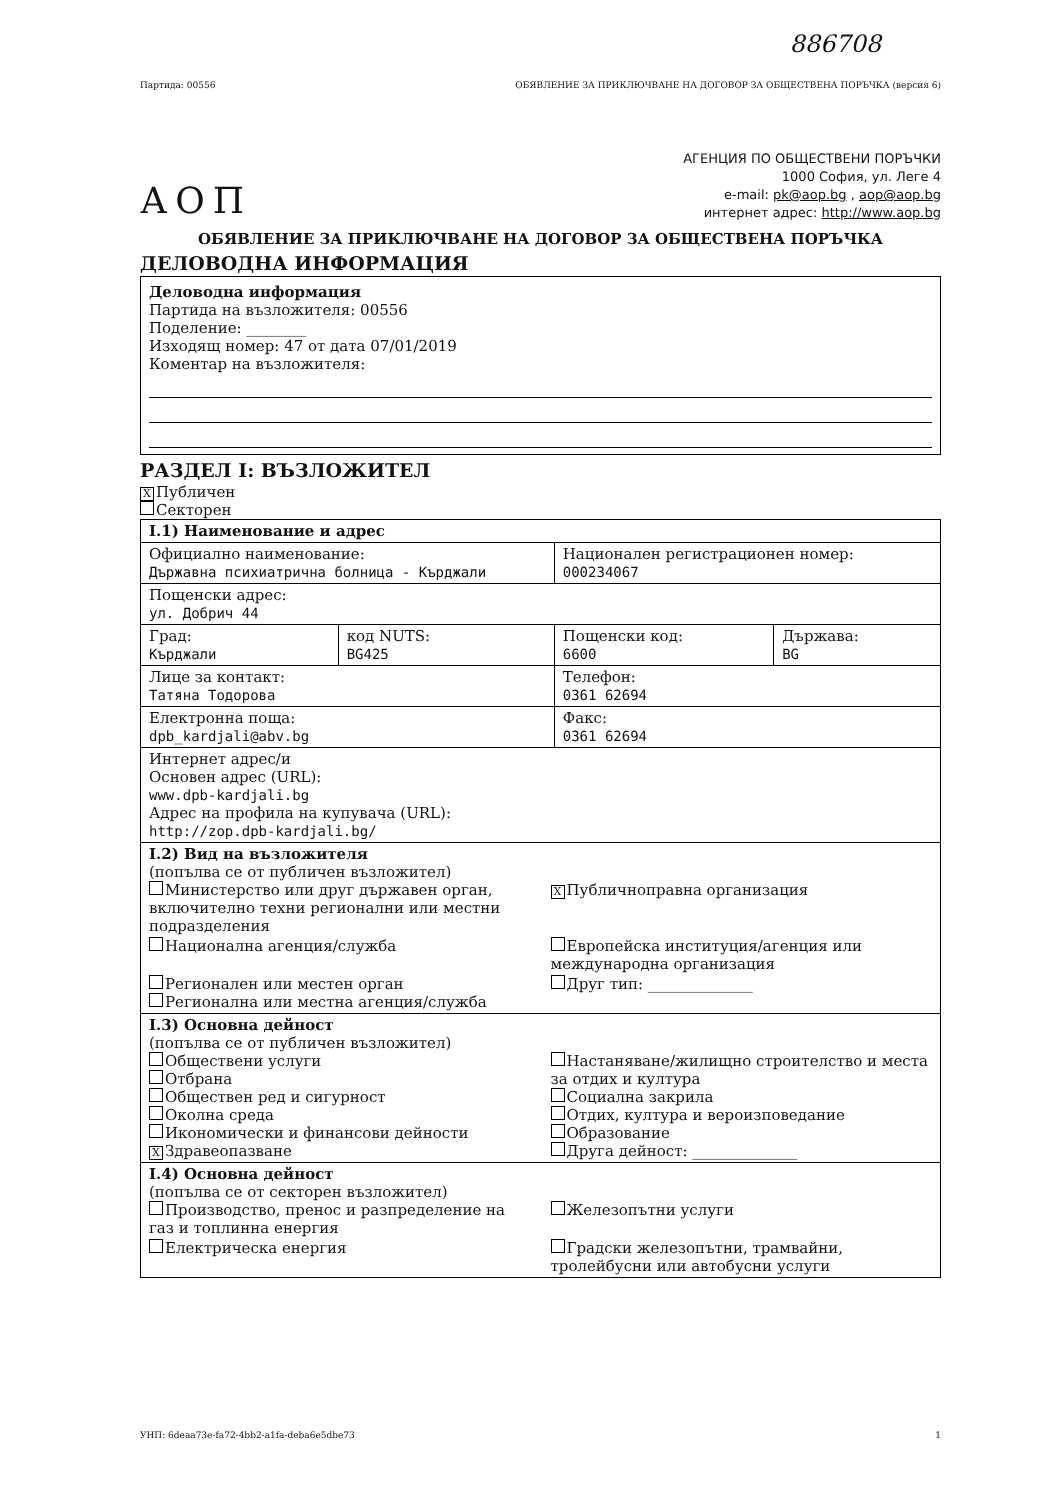886708
Партида: 00556 ОБЯВЛЕНИЕ ЗА ПРИКЛЮЧВАНЕ НА ДОГОВОР ЗА ОБЩЕСТВЕНА ПОРЪЧКА (версия 6)
АОП
АГЕНЦИЯ ПО ОБЩЕСТВЕНИ ПОРЪЧКИ
1000 София, ул. Леге 4
e-mail: pk@aop.bg , aop@aop.bg
интернет адрес: http://www.aop.bg
ОБЯВЛЕНИЕ ЗА ПРИКЛЮЧВАНЕ НА ДОГОВОР ЗА ОБЩЕСТВЕНА ПОРЪЧКА
ДЕЛОВОДНА ИНФОРМАЦИЯ
Деловодна информация
Партида на възложителя: 00556
Поделение: ________
Изходящ номер: 47 от дата 07/01/2019
Коментар на възложителя:
РАЗДЕЛ I: ВЪЗЛОЖИТЕЛ
X Публичен
Секторен
| I.1) Наименование и адрес | | | |
| Официално наименование: Държавна психиатрична болница - Кърджали | | Национален регистрационен номер: 000234067 | |
| Пощенски адрес: ул. Добрич 44 | | | |
| Град: Кърджали | код NUTS: BG425 | Пощенски код: 6600 | Държава: BG |
| Лице за контакт: Татяна Тодорова | | Телефон: 0361 62694 | |
| Електронна поща: dpb_kardjali@abv.bg | | Факс: 0361 62694 | |
| Интернет адрес/и Основен адрес (URL): www.dpb-kardjali.bg Адрес на профила на купувача (URL): http://zop.dpb-kardjali.bg/ | | | |
| I.2) Вид на възложителя (попълва се от публичен възложител) Министерство или друг държавен орган, включително техни регионални или местни подразделения X Публичноправна организация Национална агенция/служба Европейска институция/агенция или международна организация Регионален или местен орган Регионална или местна агенция/служба Друг тип: ______________ | | | |
| I.3) Основна дейност (попълва се от публичен възложител) Обществени услуги Отбрана Обществен ред и сигурност Околна среда Икономически и финансови дейности X Здравеопазване Настаняване/жилищно строителство и места за отдих и култура Социална закрила Отдих, култура и вероизповедание Образование Друга дейност: ______________ | | | |
| I.4) Основна дейност (попълва се от секторен възложител) Производство, пренос и разпределение на газ и топлинна енергия Железопътни услуги Електрическа енергия Градски железопътни, трамвайни, тролейбусни или автобусни услуги | | | |
УНП: 6deaa73e-fa72-4bb2-a1fa-deba6e5dbe73 1